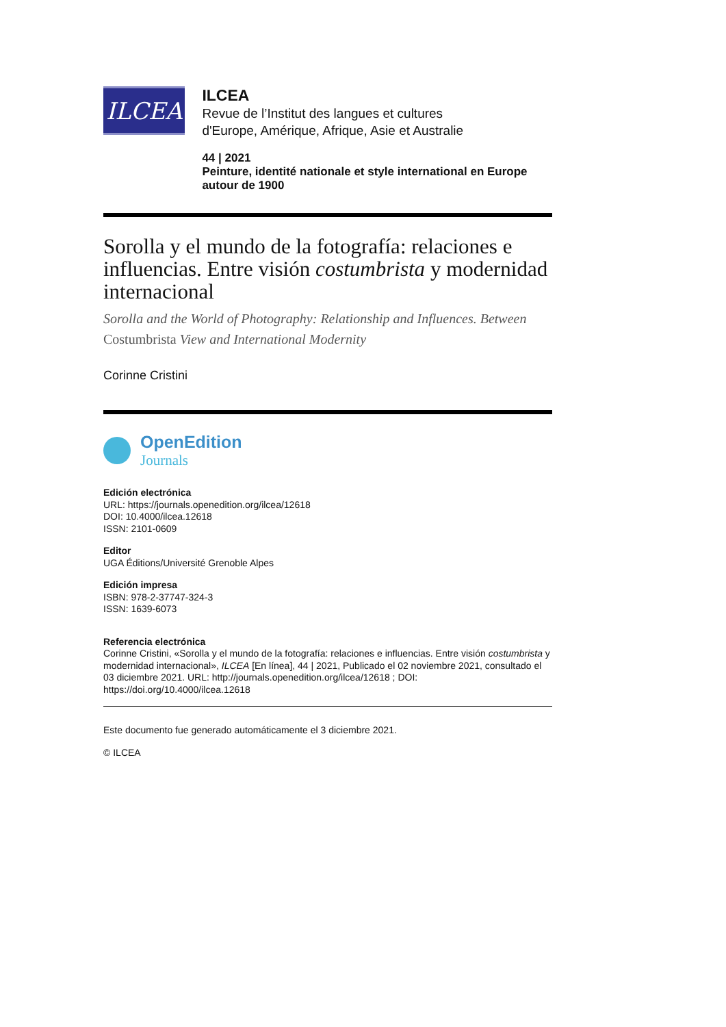ILCEA
ILCEA
Revue de l’Institut des langues et cultures
d'Europe, Amérique, Afrique, Asie et Australie
44 | 2021
Peinture, identité nationale et style international en Europe autour de 1900
Sorolla y el mundo de la fotografía: relaciones e influencias. Entre visión costumbrista y modernidad internacional
Sorolla and the World of Photography: Relationship and Influences. Between Costumbrista View and International Modernity
Corinne Cristini
OpenEdition
Journals
Edición electrónica
URL: https://journals.openedition.org/ilcea/12618
DOI: 10.4000/ilcea.12618
ISSN: 2101-0609
Editor
UGA Éditions/Université Grenoble Alpes
Edición impresa
ISBN: 978-2-37747-324-3
ISSN: 1639-6073
Referencia electrónica
Corinne Cristini, «Sorolla y el mundo de la fotografía: relaciones e influencias. Entre visión costumbrista y modernidad internacional», ILCEA [En línea], 44 | 2021, Publicado el 02 noviembre 2021, consultado el 03 diciembre 2021. URL: http://journals.openedition.org/ilcea/12618 ; DOI: https://doi.org/10.4000/ilcea.12618
Este documento fue generado automáticamente el 3 diciembre 2021.
© ILCEA